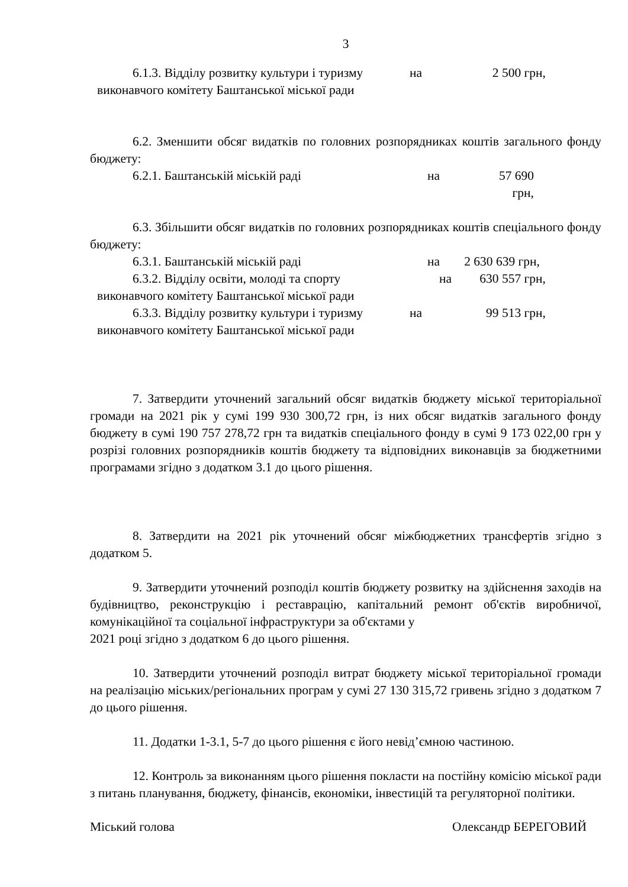3
6.1.3. Відділу розвитку культури і туризму на 2 500 грн,
виконавчого комітету Баштанської міської ради
6.2. Зменшити обсяг видатків по головних розпорядниках коштів загального фонду бюджету:
6.2.1. Баштанській міській раді на 57 690 грн,
6.3. Збільшити обсяг видатків по головних розпорядниках коштів спеціального фонду бюджету:
6.3.1. Баштанській міській раді на 2 630 639 грн,
6.3.2. Відділу освіти, молоді та спорту на 630 557 грн,
виконавчого комітету Баштанської міської ради
6.3.3. Відділу розвитку культури і туризму на 99 513 грн,
виконавчого комітету Баштанської міської ради
7. Затвердити уточнений загальний обсяг видатків бюджету міської територіальної громади на 2021 рік у сумі 199 930 300,72 грн, із них обсяг видатків загального фонду бюджету в сумі 190 757 278,72 грн та видатків спеціального фонду в сумі 9 173 022,00 грн у розрізі головних розпорядників коштів бюджету та відповідних виконавців за бюджетними програмами згідно з додатком 3.1 до цього рішення.
8. Затвердити на 2021 рік уточнений обсяг міжбюджетних трансфертів згідно з додатком 5.
9. Затвердити уточнений розподіл коштів бюджету розвитку на здійснення заходів на будівництво, реконструкцію і реставрацію, капітальний ремонт об'єктів виробничої, комунікаційної та соціальної інфраструктури за об'єктами у
2021 році згідно з додатком 6 до цього рішення.
10. Затвердити уточнений розподіл витрат бюджету міської територіальної громади на реалізацію міських/регіональних програм у сумі 27 130 315,72 гривень згідно з додатком 7 до цього рішення.
11. Додатки 1-3.1, 5-7 до цього рішення є його невід’ємною частиною.
12. Контроль за виконанням цього рішення покласти на постійну комісію міської ради з питань планування, бюджету, фінансів, економіки, інвестицій та регуляторної політики.
Міський голова Олександр БЕРЕГОВИЙ